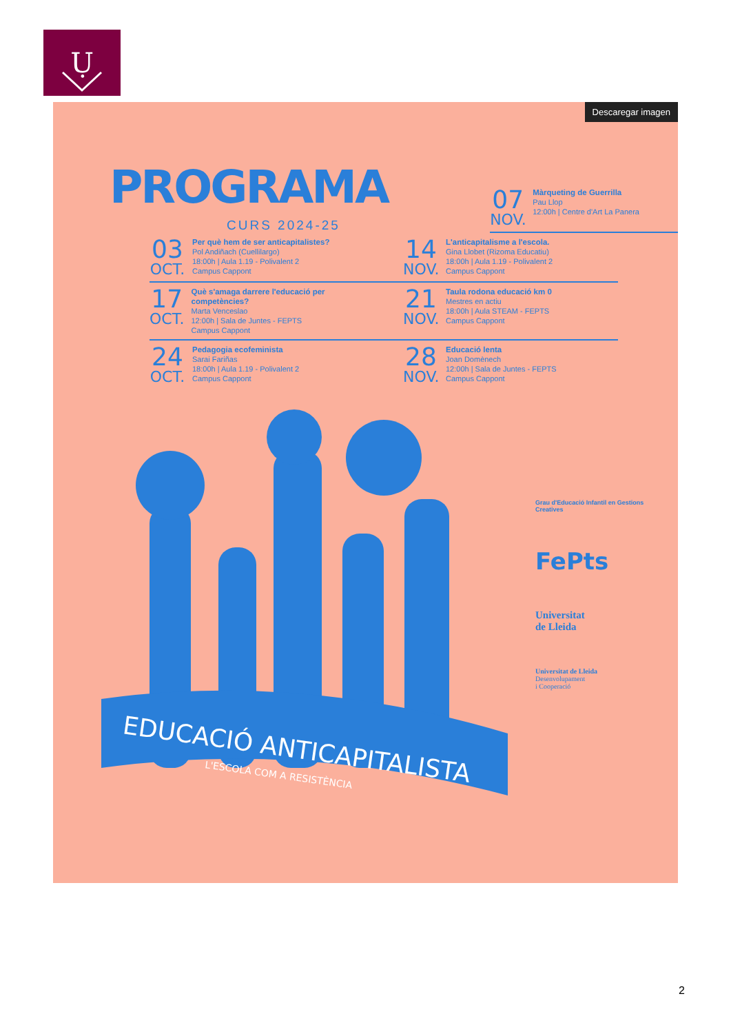Ụ
Descaregar imagen
PROGRAMA
CURS 2024-25
07
NOV.
Màrqueting de Guerrilla
Pau Llop
12:00h | Centre d'Art La Panera
03
OCT.
Per què hem de ser anticapitalistes?
Pol Andiñach (Cuellilargo)
18:00h | Aula 1.19 - Polivalent 2
Campus Cappont
14
NOV.
L'anticapitalisme a l'escola.
Gina Llobet (Rizoma Educatiu)
18:00h | Aula 1.19 - Polivalent 2
Campus Cappont
17
OCT.
Què s'amaga darrere l'educació per competències?
Marta Venceslao
12:00h | Sala de Juntes - FEPTS
Campus Cappont
21
NOV.
Taula rodona educació km 0
Mestres en actiu
18:00h | Aula STEAM - FEPTS
Campus Cappont
24
OCT.
Pedagogia ecofeminista
Sarai Fariñas
18:00h | Aula 1.19 - Polivalent 2
Campus Cappont
28
NOV.
Educació lenta
Joan Domènech
12:00h | Sala de Juntes - FEPTS
Campus Cappont
EDUCACIÓ ANTICAPITALISTA
L'ESCOLA COM A RESISTÈNCIA
Grau d'Educació Infantil en Gestions Creatives
FePts
Universitat
de Lleida
Universitat de Lleida
Desenvolupament
i Cooperació
2